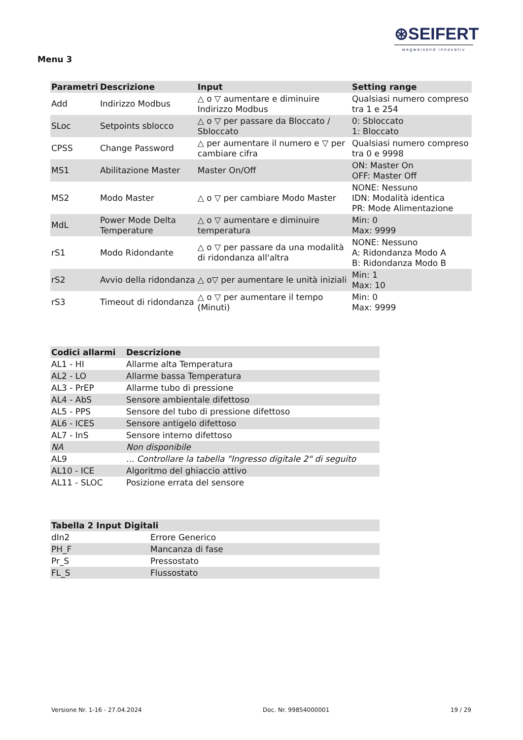⊛SEIFERT
wegweisend innovativ
Menu 3
| Parametri | Descrizione | Input | Setting range |
| --- | --- | --- | --- |
| Add | Indirizzo Modbus | △ o ▽ aumentare e diminuire Indirizzo Modbus | Qualsiasi numero compreso tra 1 e 254 |
| SLoc | Setpoints sblocco | △ o ▽ per passare da Bloccato / Sbloccato | 0: Sbloccato 1: Bloccato |
| CPSS | Change Password | △ per aumentare il numero e ▽ per cambiare cifra | Qualsiasi numero compreso tra 0 e 9998 |
| MS1 | Abilitazione Master | Master On/Off | ON: Master On OFF: Master Off |
| MS2 | Modo Master | △ o ▽ per cambiare Modo Master | NONE: Nessuno IDN: Modalità identica PR: Mode Alimentazione |
| MdL | Power Mode Delta Temperature | △ o ▽ aumentare e diminuire temperatura | Min: 0 Max: 9999 |
| rS1 | Modo Ridondante | △ o ▽ per passare da una modalità di ridondanza all'altra | NONE: Nessuno A: Ridondanza Modo A B: Ridondanza Modo B |
| rS2 | Avvio della ridondanza | △ o▽ per aumentare le unità iniziali | Min: 1 Max: 10 |
| rS3 | Timeout di ridondanza | △ o ▽ per aumentare il tempo (Minuti) | Min: 0 Max: 9999 |
| Codici allarmi | Descrizione |
| --- | --- |
| AL1 - HI | Allarme alta Temperatura |
| AL2 - LO | Allarme bassa Temperatura |
| AL3 - PrEP | Allarme tubo di pressione |
| AL4 - AbS | Sensore ambientale difettoso |
| AL5 - PPS | Sensore del tubo di pressione difettoso |
| AL6 - ICES | Sensore antigelo difettoso |
| AL7 - InS | Sensore interno difettoso |
| NA | Non disponibile |
| AL9 | ... Controllare la tabella "Ingresso digitale 2" di seguito |
| AL10 - ICE | Algoritmo del ghiaccio attivo |
| AL11 - SLOC | Posizione errata del sensore |
| Tabella 2 Input Digitali | |
| --- | --- |
| dIn2 | Errore Generico |
| PH_F | Mancanza di fase |
| Pr_S | Pressostato |
| FL_S | Flussostato |
Versione Nr. 1-16 - 27.04.2024 Doc. Nr. 99854000001 19 / 29